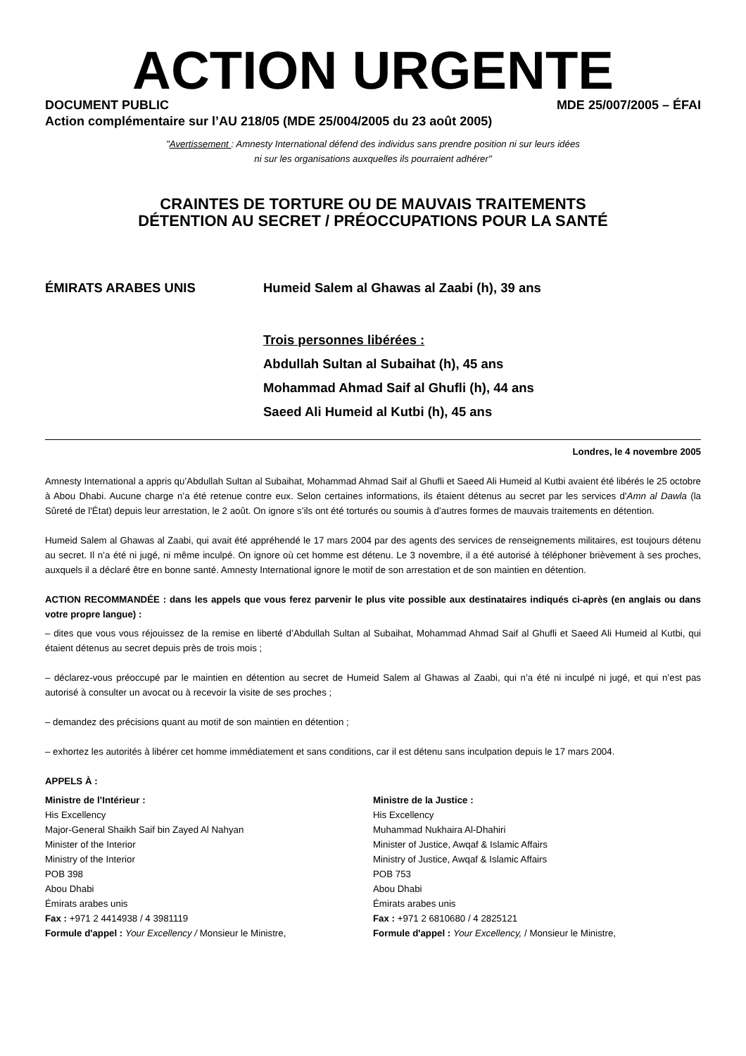ACTION URGENTE
DOCUMENT PUBLIC MDE 25/007/2005 – ÉFAI
Action complémentaire sur l’AU 218/05 (MDE 25/004/2005 du 23 août 2005)
"Avertissement : Amnesty International défend des individus sans prendre position ni sur leurs idées
ni sur les organisations auxquelles ils pourraient adhérer"
CRAINTES DE TORTURE OU DE MAUVAIS TRAITEMENTS
DÉTENTION AU SECRET / PRÉOCCUPATIONS POUR LA SANTÉ
ÉMIRATS ARABES UNIS
Humeid Salem al Ghawas al Zaabi (h), 39 ans
Trois personnes libérées :
Abdullah Sultan al Subaihat (h), 45 ans
Mohammad Ahmad Saif al Ghufli (h), 44 ans
Saeed Ali Humeid al Kutbi (h), 45 ans
Londres, le 4 novembre 2005
Amnesty International a appris qu’Abdullah Sultan al Subaihat, Mohammad Ahmad Saif al Ghufli et Saeed Ali Humeid al Kutbi avaient été libérés le 25 octobre à Abou Dhabi. Aucune charge n’a été retenue contre eux. Selon certaines informations, ils étaient détenus au secret par les services d'Amn al Dawla (la Sûreté de l'État) depuis leur arrestation, le 2 août. On ignore s’ils ont été torturés ou soumis à d’autres formes de mauvais traitements en détention.
Humeid Salem al Ghawas al Zaabi, qui avait été appréhendé le 17 mars 2004 par des agents des services de renseignements militaires, est toujours détenu au secret. Il n’a été ni jugé, ni même inculpé. On ignore où cet homme est détenu. Le 3 novembre, il a été autorisé à téléphoner brièvement à ses proches, auxquels il a déclaré être en bonne santé. Amnesty International ignore le motif de son arrestation et de son maintien en détention.
ACTION RECOMMANDÉE : dans les appels que vous ferez parvenir le plus vite possible aux destinataires indiqués ci-après (en anglais ou dans votre propre langue) :
– dites que vous vous réjouissez de la remise en liberté d’Abdullah Sultan al Subaihat, Mohammad Ahmad Saif al Ghufli et Saeed Ali Humeid al Kutbi, qui étaient détenus au secret depuis près de trois mois ;
– déclarez-vous préoccupé par le maintien en détention au secret de Humeid Salem al Ghawas al Zaabi, qui n’a été ni inculpé ni jugé, et qui n’est pas autorisé à consulter un avocat ou à recevoir la visite de ses proches ;
– demandez des précisions quant au motif de son maintien en détention ;
– exhortez les autorités à libérer cet homme immédiatement et sans conditions, car il est détenu sans inculpation depuis le 17 mars 2004.
APPELS À :
Ministre de l’Intérieur :
His Excellency
Major-General Shaikh Saif bin Zayed Al Nahyan
Minister of the Interior
Ministry of the Interior
POB 398
Abou Dhabi
Émirats arabes unis
Fax : +971 2 4414938 / 4 3981119
Formule d'appel : Your Excellency / Monsieur le Ministre,
Ministre de la Justice :
His Excellency
Muhammad Nukhaira Al-Dhahiri
Minister of Justice, Awqaf & Islamic Affairs
Ministry of Justice, Awqaf & Islamic Affairs
POB 753
Abou Dhabi
Émirats arabes unis
Fax : +971 2 6810680 / 4 2825121
Formule d'appel : Your Excellency, / Monsieur le Ministre,